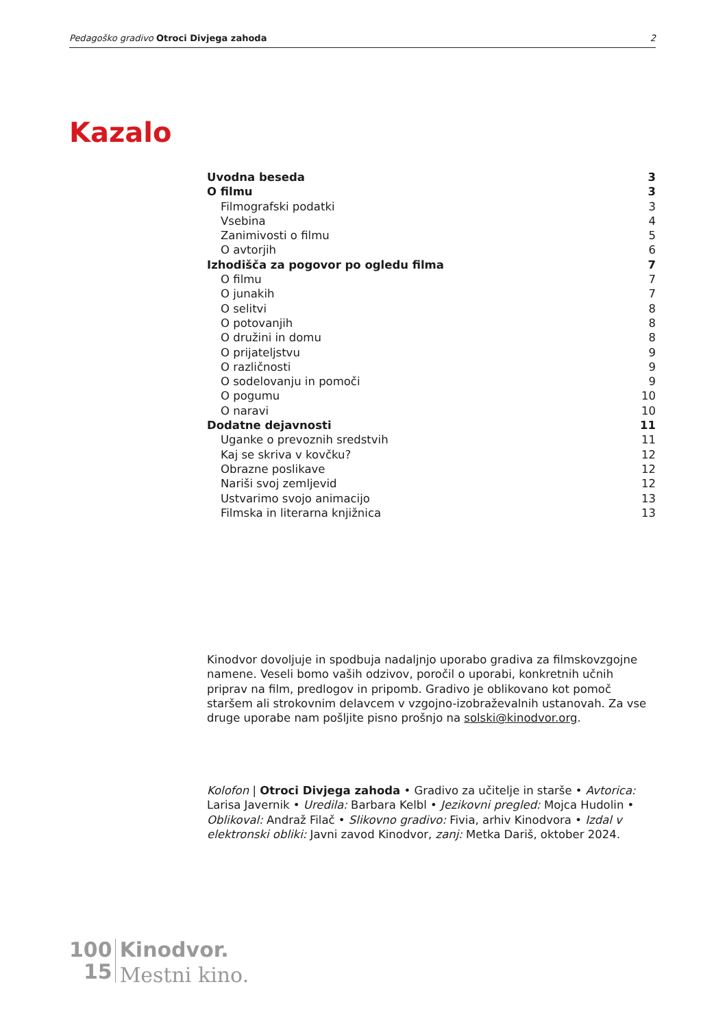Pedagoško gradivo Otroci Divjega zahoda 2
Kazalo
Uvodna beseda 3
O filmu 3
Filmografski podatki 3
Vsebina 4
Zanimivosti o filmu 5
O avtorjih 6
Izhodišča za pogovor po ogledu filma 7
O filmu 7
O junakih 7
O selitvi 8
O potovanjih 8
O družini in domu 8
O prijateljstvu 9
O različnosti 9
O sodelovanju in pomoči 9
O pogumu 10
O naravi 10
Dodatne dejavnosti 11
Uganke o prevoznih sredstvih 11
Kaj se skriva v kovčku? 12
Obrazne poslikave 12
Nariši svoj zemljevid 12
Ustvarimo svojo animacijo 13
Filmska in literarna knjižnica 13
Kinodvor dovoljuje in spodbuja nadaljnjo uporabo gradiva za filmskovzgojne namene. Veseli bomo vaših odzivov, poročil o uporabi, konkretnih učnih priprav na film, predlogov in pripomb. Gradivo je oblikovano kot pomoč staršem ali strokovnim delavcem v vzgojno-izobraževalnih ustanovah. Za vse druge uporabe nam pošljite pisno prošnjo na solski@kinodvor.org.
Kolofon | Otroci Divjega zahoda • Gradivo za učitelje in starše • Avtorica: Larisa Javernik • Uredila: Barbara Kelbl • Jezikovni pregled: Mojca Hudolin • Oblikoval: Andraž Filač • Slikovno gradivo: Fivia, arhiv Kinodvora • Izdal v elektronski obliki: Javni zavod Kinodvor, zanj: Metka Dariš, oktober 2024.
100
15
Kinodvor.
Mestni kino.